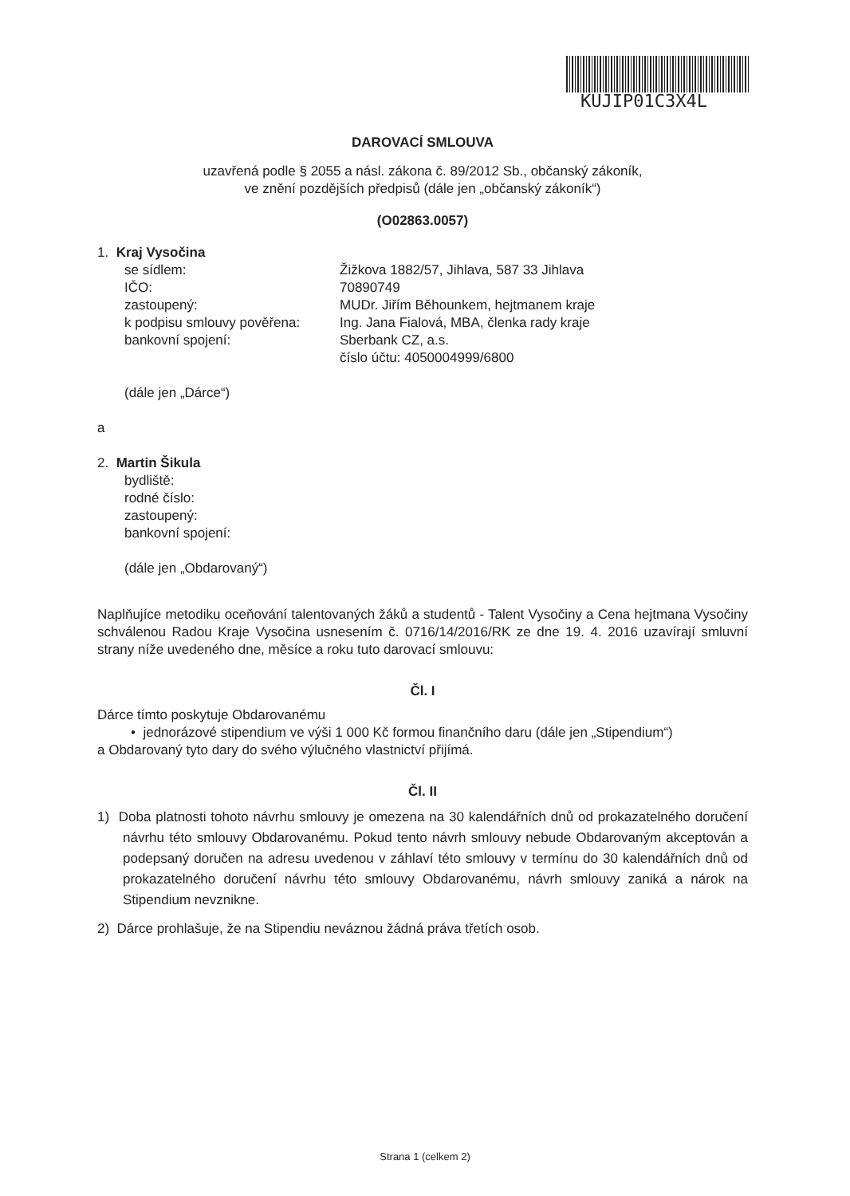KUJIP01C3X4L
DAROVACÍ SMLOUVA
uzavřená podle § 2055 a násl. zákona č. 89/2012 Sb., občanský zákoník,
ve znění pozdějších předpisů (dále jen „občanský zákoník“)
(O02863.0057)
1. Kraj Vysočina
se sídlem: Žižkova 1882/57, Jihlava, 587 33 Jihlava
IČO: 70890749
zastoupený: MUDr. Jiřím Běhounkem, hejtmanem kraje
k podpisu smlouvy pověřena: Ing. Jana Fialová, MBA, členka rady kraje
bankovní spojení: Sberbank CZ, a.s.
číslo účtu: 4050004999/6800
(dále jen „Dárce“)
a
2. Martin Šikula
bydliště:
rodné číslo:
zastoupený:
bankovní spojení:
(dále jen „Obdarovaný“)
Naplňujíce metodiku oceňování talentovaných žáků a studentů - Talent Vysočiny a Cena hejtmana Vysočiny schválenou Radou Kraje Vysočina usnesením č. 0716/14/2016/RK ze dne 19. 4. 2016 uzavírají smluvní strany níže uvedeného dne, měsíce a roku tuto darovací smlouvu:
Čl. I
Dárce tímto poskytuje Obdarovanému
• jednorázové stipendium ve výši 1 000 Kč formou finančního daru (dále jen „Stipendium“)
a Obdarovaný tyto dary do svého výlučného vlastnictví přijímá.
Čl. II
1) Doba platnosti tohoto návrhu smlouvy je omezena na 30 kalendářních dnů od prokazatelného doručení návrhu této smlouvy Obdarovanému. Pokud tento návrh smlouvy nebude Obdarovaným akceptován a podepsaný doručen na adresu uvedenou v záhlaví této smlouvy v termínu do 30 kalendářních dnů od prokazatelného doručení návrhu této smlouvy Obdarovanému, návrh smlouvy zaniká a nárok na Stipendium nevznikne.
2) Dárce prohlašuje, že na Stipendiu neváznou žádná práva třetích osob.
Strana 1 (celkem 2)